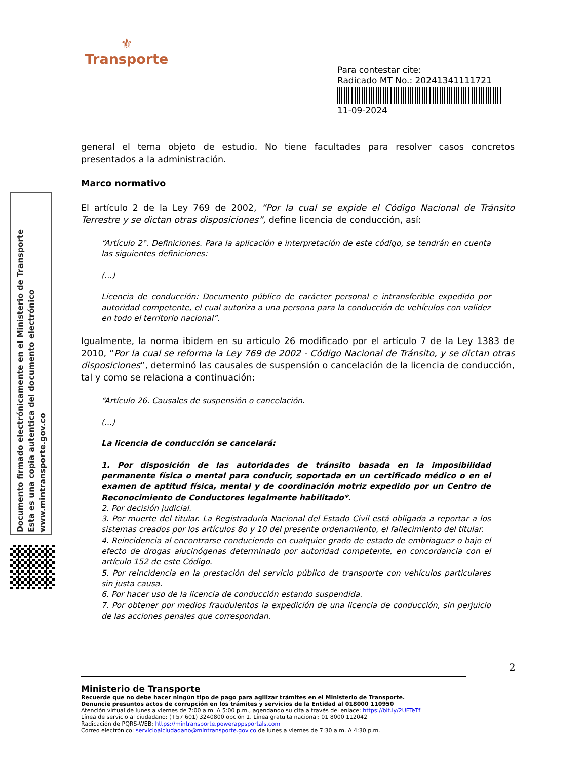⚜
Transporte
Para contestar cite:
Radicado MT No.: 20241341111721
11-09-2024
Documento firmado electrónicamente en el Ministerio de Transporte
Esta es una copia autentica del documento electrónico
www.mintransporte.gov.co
general el tema objeto de estudio. No tiene facultades para resolver casos concretos presentados a la administración.
Marco normativo
El artículo 2 de la Ley 769 de 2002, “Por la cual se expide el Código Nacional de Tránsito Terrestre y se dictan otras disposiciones”, define licencia de conducción, así:
“Artículo 2°. Definiciones. Para la aplicación e interpretación de este código, se tendrán en cuenta las siguientes definiciones:
(...)
Licencia de conducción: Documento público de carácter personal e intransferible expedido por autoridad competente, el cual autoriza a una persona para la conducción de vehículos con validez en todo el territorio nacional”.
Igualmente, la norma ibidem en su artículo 26 modificado por el artículo 7 de la Ley 1383 de 2010, “Por la cual se reforma la Ley 769 de 2002 - Código Nacional de Tránsito, y se dictan otras disposiciones”, determinó las causales de suspensión o cancelación de la licencia de conducción, tal y como se relaciona a continuación:
“Artículo 26. Causales de suspensión o cancelación.
(...)
La licencia de conducción se cancelará:
1. Por disposición de las autoridades de tránsito basada en la imposibilidad permanente física o mental para conducir, soportada en un certificado médico o en el examen de aptitud física, mental y de coordinación motriz expedido por un Centro de Reconocimiento de Conductores legalmente habilitado*.
2. Por decisión judicial.
3. Por muerte del titular. La Registraduría Nacional del Estado Civil está obligada a reportar a los sistemas creados por los artículos 8o y 10 del presente ordenamiento, el fallecimiento del titular.
4. Reincidencia al encontrarse conduciendo en cualquier grado de estado de embriaguez o bajo el efecto de drogas alucinógenas determinado por autoridad competente, en concordancia con el artículo 152 de este Código.
5. Por reincidencia en la prestación del servicio público de transporte con vehículos particulares sin justa causa.
6. Por hacer uso de la licencia de conducción estando suspendida.
7. Por obtener por medios fraudulentos la expedición de una licencia de conducción, sin perjuicio de las acciones penales que correspondan.
2
Ministerio de Transporte
Recuerde que no debe hacer ningún tipo de pago para agilizar trámites en el Ministerio de Transporte.
Denuncie presuntos actos de corrupción en los trámites y servicios de la Entidad al 018000 110950
Atención virtual de lunes a viernes de 7:00 a.m. A 5:00 p.m., agendando su cita a través del enlace: https://bit.ly/2UFTeTf
Línea de servicio al ciudadano: (+57 601) 3240800 opción 1. Línea gratuita nacional: 01 8000 112042
Radicación de PQRS-WEB: https://mintransporte.powerappsportals.com
Correo electrónico: servicioalciudadano@mintransporte.gov.co de lunes a viernes de 7:30 a.m. A 4:30 p.m.